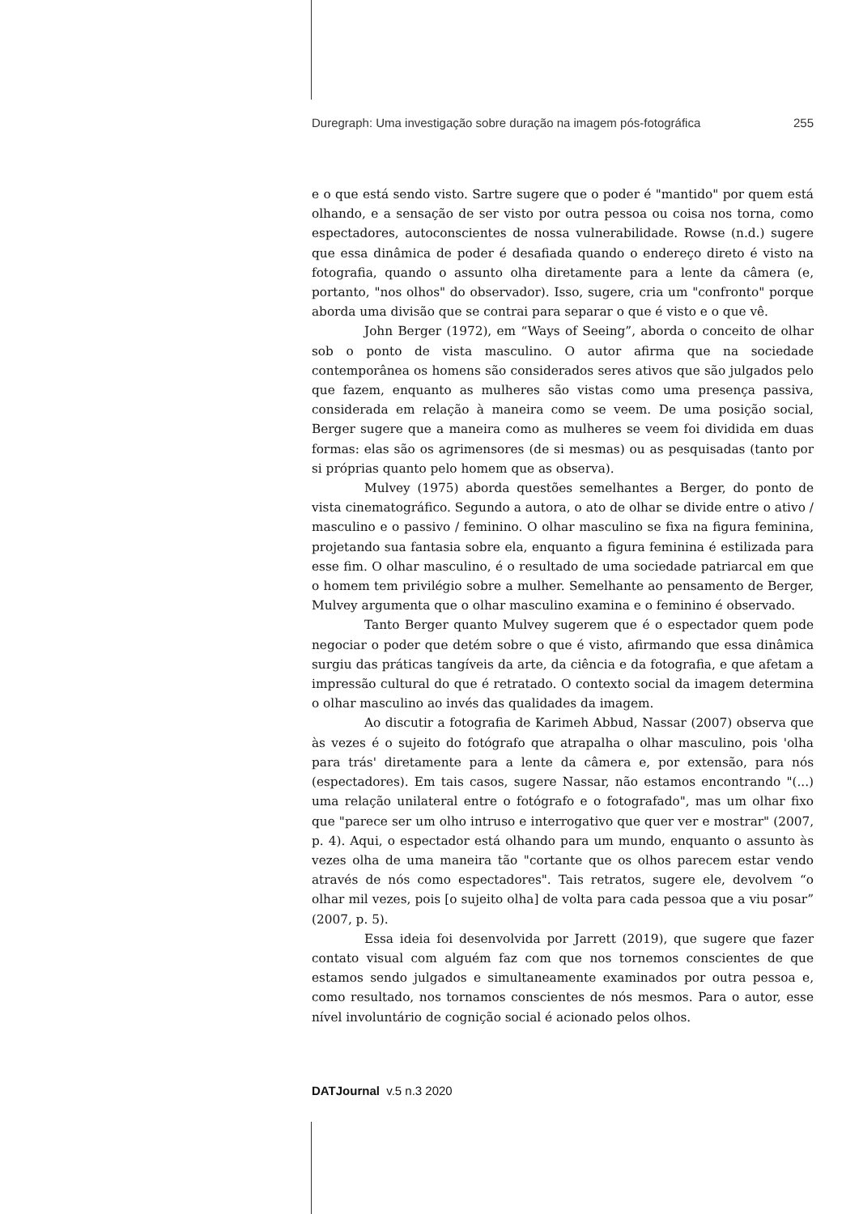Duregraph: Uma investigação sobre duração na imagem pós-fotográfica 255
e o que está sendo visto. Sartre sugere que o poder é "mantido" por quem está olhando, e a sensação de ser visto por outra pessoa ou coisa nos torna, como espectadores, autoconscientes de nossa vulnerabilidade. Rowse (n.d.) sugere que essa dinâmica de poder é desafiada quando o endereço direto é visto na fotografia, quando o assunto olha diretamente para a lente da câmera (e, portanto, "nos olhos" do observador). Isso, sugere, cria um "confronto" porque aborda uma divisão que se contrai para separar o que é visto e o que vê.
John Berger (1972), em “Ways of Seeing”, aborda o conceito de olhar sob o ponto de vista masculino. O autor afirma que na sociedade contemporânea os homens são considerados seres ativos que são julgados pelo que fazem, enquanto as mulheres são vistas como uma presença passiva, considerada em relação à maneira como se veem. De uma posição social, Berger sugere que a maneira como as mulheres se veem foi dividida em duas formas: elas são os agrimensores (de si mesmas) ou as pesquisadas (tanto por si próprias quanto pelo homem que as observa).
Mulvey (1975) aborda questões semelhantes a Berger, do ponto de vista cinematográfico. Segundo a autora, o ato de olhar se divide entre o ativo / masculino e o passivo / feminino. O olhar masculino se fixa na figura feminina, projetando sua fantasia sobre ela, enquanto a figura feminina é estilizada para esse fim. O olhar masculino, é o resultado de uma sociedade patriarcal em que o homem tem privilégio sobre a mulher. Semelhante ao pensamento de Berger, Mulvey argumenta que o olhar masculino examina e o feminino é observado.
Tanto Berger quanto Mulvey sugerem que é o espectador quem pode negociar o poder que detém sobre o que é visto, afirmando que essa dinâmica surgiu das práticas tangíveis da arte, da ciência e da fotografia, e que afetam a impressão cultural do que é retratado. O contexto social da imagem determina o olhar masculino ao invés das qualidades da imagem.
Ao discutir a fotografia de Karimeh Abbud, Nassar (2007) observa que às vezes é o sujeito do fotógrafo que atrapalha o olhar masculino, pois 'olha para trás' diretamente para a lente da câmera e, por extensão, para nós (espectadores). Em tais casos, sugere Nassar, não estamos encontrando "(...) uma relação unilateral entre o fotógrafo e o fotografado", mas um olhar fixo que "parece ser um olho intruso e interrogativo que quer ver e mostrar" (2007, p. 4). Aqui, o espectador está olhando para um mundo, enquanto o assunto às vezes olha de uma maneira tão "cortante que os olhos parecem estar vendo através de nós como espectadores". Tais retratos, sugere ele, devolvem “o olhar mil vezes, pois [o sujeito olha] de volta para cada pessoa que a viu posar” (2007, p. 5).
Essa ideia foi desenvolvida por Jarrett (2019), que sugere que fazer contato visual com alguém faz com que nos tornemos conscientes de que estamos sendo julgados e simultaneamente examinados por outra pessoa e, como resultado, nos tornamos conscientes de nós mesmos. Para o autor, esse nível involuntário de cognição social é acionado pelos olhos.
DATJournal v.5 n.3 2020